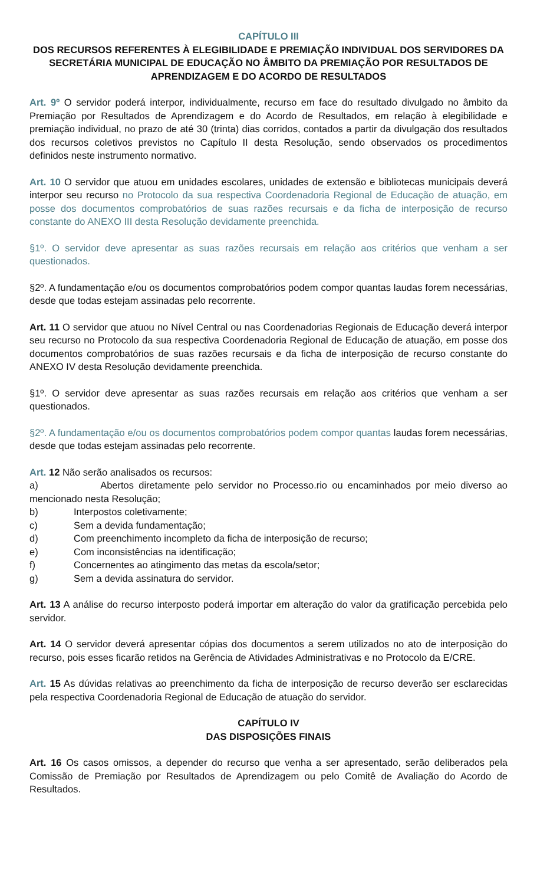CAPÍTULO III
DOS RECURSOS REFERENTES À ELEGIBILIDADE E PREMIAÇÃO INDIVIDUAL DOS SERVIDORES DA SECRETÁRIA MUNICIPAL DE EDUCAÇÃO NO ÂMBITO DA PREMIAÇÃO POR RESULTADOS DE APRENDIZAGEM E DO ACORDO DE RESULTADOS
Art. 9º O servidor poderá interpor, individualmente, recurso em face do resultado divulgado no âmbito da Premiação por Resultados de Aprendizagem e do Acordo de Resultados, em relação à elegibilidade e premiação individual, no prazo de até 30 (trinta) dias corridos, contados a partir da divulgação dos resultados dos recursos coletivos previstos no Capítulo II desta Resolução, sendo observados os procedimentos definidos neste instrumento normativo.
Art. 10 O servidor que atuou em unidades escolares, unidades de extensão e bibliotecas municipais deverá interpor seu recurso no Protocolo da sua respectiva Coordenadoria Regional de Educação de atuação, em posse dos documentos comprobatórios de suas razões recursais e da ficha de interposição de recurso constante do ANEXO III desta Resolução devidamente preenchida.
§1º. O servidor deve apresentar as suas razões recursais em relação aos critérios que venham a ser questionados.
§2º. A fundamentação e/ou os documentos comprobatórios podem compor quantas laudas forem necessárias, desde que todas estejam assinadas pelo recorrente.
Art. 11 O servidor que atuou no Nível Central ou nas Coordenadorias Regionais de Educação deverá interpor seu recurso no Protocolo da sua respectiva Coordenadoria Regional de Educação de atuação, em posse dos documentos comprobatórios de suas razões recursais e da ficha de interposição de recurso constante do ANEXO IV desta Resolução devidamente preenchida.
§1º. O servidor deve apresentar as suas razões recursais em relação aos critérios que venham a ser questionados.
§2º. A fundamentação e/ou os documentos comprobatórios podem compor quantas laudas forem necessárias, desde que todas estejam assinadas pelo recorrente.
Art. 12 Não serão analisados os recursos:
a) Abertos diretamente pelo servidor no Processo.rio ou encaminhados por meio diverso ao mencionado nesta Resolução;
b) Interpostos coletivamente;
c) Sem a devida fundamentação;
d) Com preenchimento incompleto da ficha de interposição de recurso;
e) Com inconsistências na identificação;
f) Concernentes ao atingimento das metas da escola/setor;
g) Sem a devida assinatura do servidor.
Art. 13 A análise do recurso interposto poderá importar em alteração do valor da gratificação percebida pelo servidor.
Art. 14 O servidor deverá apresentar cópias dos documentos a serem utilizados no ato de interposição do recurso, pois esses ficarão retidos na Gerência de Atividades Administrativas e no Protocolo da E/CRE.
Art. 15 As dúvidas relativas ao preenchimento da ficha de interposição de recurso deverão ser esclarecidas pela respectiva Coordenadoria Regional de Educação de atuação do servidor.
CAPÍTULO IV
DAS DISPOSIÇÕES FINAIS
Art. 16 Os casos omissos, a depender do recurso que venha a ser apresentado, serão deliberados pela Comissão de Premiação por Resultados de Aprendizagem ou pelo Comitê de Avaliação do Acordo de Resultados.